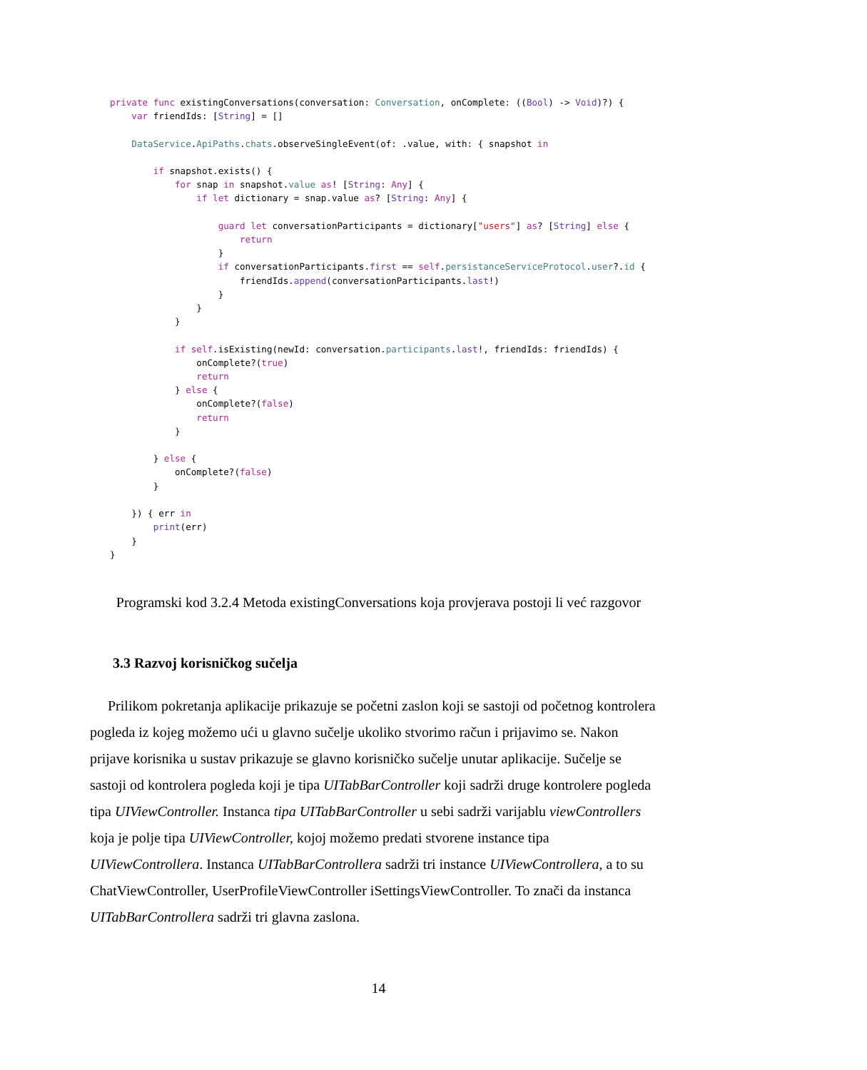private func existingConversations(conversation: Conversation, onComplete: ((Bool) -> Void)?) {
    var friendIds: [String] = []

    DataService.ApiPaths.chats.observeSingleEvent(of: .value, with: { snapshot in

        if snapshot.exists() {
            for snap in snapshot.value as! [String: Any] {
                if let dictionary = snap.value as? [String: Any] {

                    guard let conversationParticipants = dictionary["users"] as? [String] else {
                        return
                    }
                    if conversationParticipants.first == self.persistanceServiceProtocol.user?.id {
                        friendIds.append(conversationParticipants.last!)
                    }
                }
            }

            if self.isExisting(newId: conversation.participants.last!, friendIds: friendIds) {
                onComplete?(true)
                return
            } else {
                onComplete?(false)
                return
            }

        } else {
            onComplete?(false)
        }

    }) { err in
        print(err)
    }
}
Programski kod 3.2.4 Metoda existingConversations koja provjerava postoji li već razgovor
3.3 Razvoj korisničkog sučelja
Prilikom pokretanja aplikacije prikazuje se početni zaslon koji se sastoji od početnog kontrolera pogleda iz kojeg možemo ući u glavno sučelje ukoliko stvorimo račun i prijavimo se. Nakon prijave korisnika u sustav prikazuje se glavno korisničko sučelje unutar aplikacije. Sučelje se sastoji od kontrolera pogleda koji je tipa UITabBarController koji sadrži druge kontrolere pogleda tipa UIViewController. Instanca tipa UITabBarController u sebi sadrži varijablu viewControllers koja je polje tipa UIViewController, kojoj možemo predati stvorene instance tipa UIViewControllera. Instanca UITabBarControllera sadrži tri instance UIViewControllera, a to su ChatViewController, UserProfileViewController iSettingsViewController. To znači da instanca UITabBarControllera sadrži tri glavna zaslona.
14